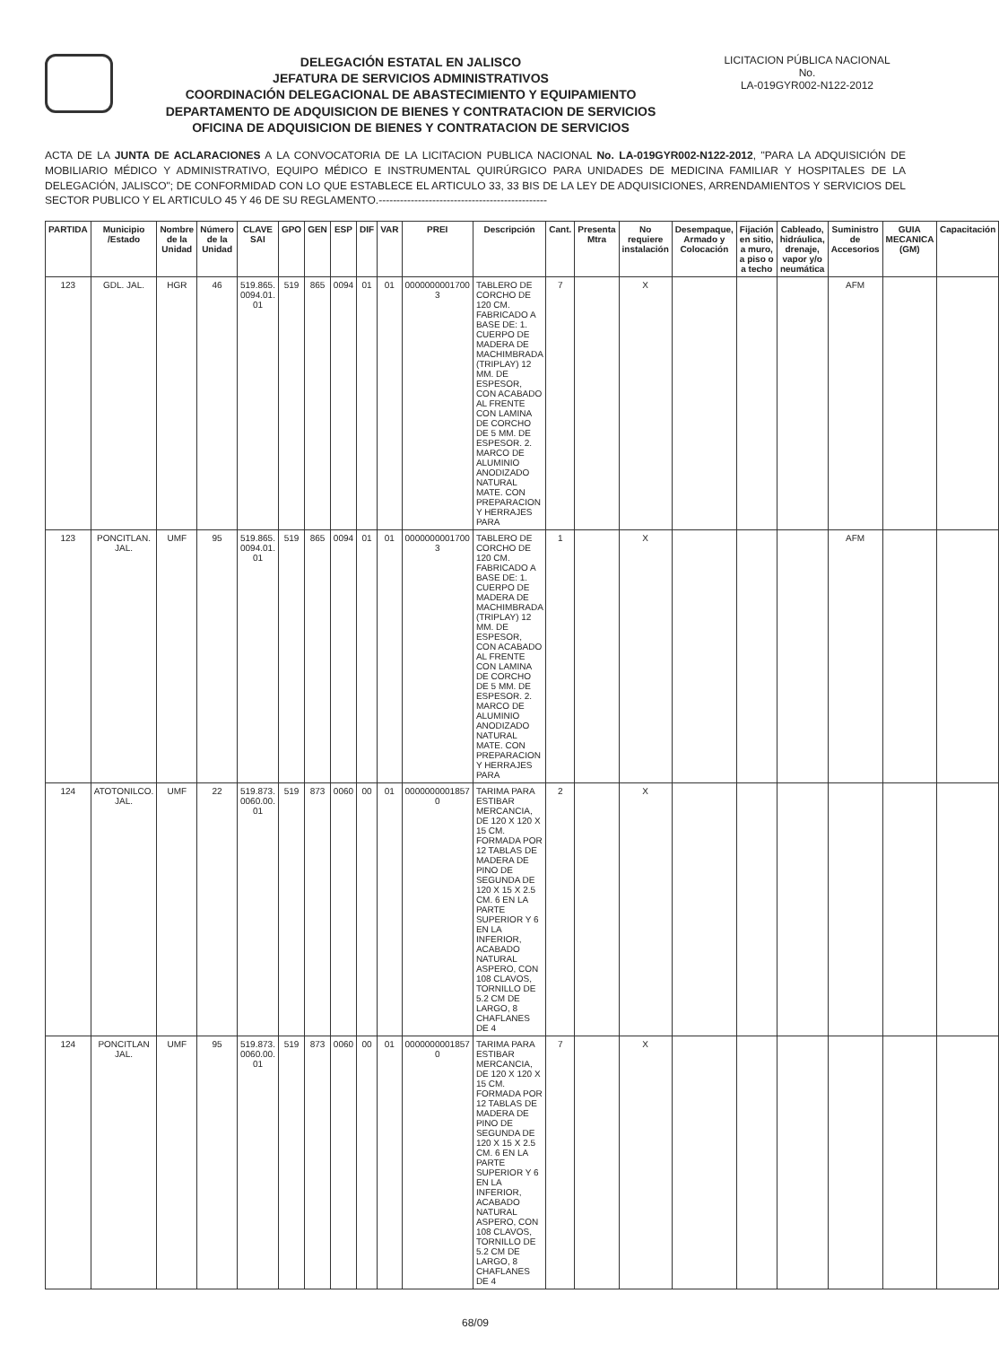DELEGACIÓN ESTATAL EN JALISCO
JEFATURA DE SERVICIOS ADMINISTRATIVOS
COORDINACIÓN DELEGACIONAL DE ABASTECIMIENTO Y EQUIPAMIENTO
DEPARTAMENTO DE ADQUISICION DE BIENES Y CONTRATACION DE SERVICIOS
OFICINA DE ADQUISICION DE BIENES Y CONTRATACION DE SERVICIOS
LICITACION PÚBLICA NACIONAL
No.
LA-019GYR002-N122-2012
ACTA DE LA JUNTA DE ACLARACIONES A LA CONVOCATORIA DE LA LICITACION PUBLICA NACIONAL No. LA-019GYR002-N122-2012, "PARA LA ADQUISICIÓN DE MOBILIARIO MÉDICO Y ADMINISTRATIVO, EQUIPO MÉDICO E INSTRUMENTAL QUIRÚRGICO PARA UNIDADES DE MEDICINA FAMILIAR Y HOSPITALES DE LA DELEGACIÓN, JALISCO"; DE CONFORMIDAD CON LO QUE ESTABLECE EL ARTICULO 33, 33 BIS DE LA LEY DE ADQUISICIONES, ARRENDAMIENTOS Y SERVICIOS DEL SECTOR PUBLICO Y EL ARTICULO 45 Y 46 DE SU REGLAMENTO.-----------------------------------------------
| PARTIDA | Municipio /Estado | Nombre de la Unidad | Número de la Unidad | CLAVE SAI | GPO | GEN | ESP | DIF | VAR | PREI | Descripción | Cant. | Presenta Mtra | No requiere instalación | Desempaque, Armado y Colocación | Fijación en sitio, a muro, a piso o a techo | Cableado, hidráulica, drenaje, vapor y/o neumática | Suministro de Accesorios | GUIA MECANICA (GM) | Capacitación |
| --- | --- | --- | --- | --- | --- | --- | --- | --- | --- | --- | --- | --- | --- | --- | --- | --- | --- | --- | --- | --- |
| 123 | GDL. JAL. | HGR | 46 | 519.865. 0094.01. 01 | 519 | 865 | 0094 | 01 | 01 | 0000000001700 3 | TABLERO DE CORCHO DE 120 CM. FABRICADO A BASE DE: 1. CUERPO DE MADERA DE MACHIMBRADA (TRIPLAY) 12 MM. DE ESPESOR, CON ACABADO AL FRENTE CON LAMINA DE CORCHO DE 5 MM. DE ESPESOR. 2. MARCO DE ALUMINIO ANODIZADO NATURAL MATE. CON PREPARACION Y HERRAJES PARA | 7 | | X | | | | AFM | | |
| 123 | PONCITLAN. JAL. | UMF | 95 | 519.865. 0094.01. 01 | 519 | 865 | 0094 | 01 | 01 | 0000000001700 3 | TABLERO DE CORCHO DE 120 CM. FABRICADO A BASE DE: 1. CUERPO DE MADERA DE MACHIMBRADA (TRIPLAY) 12 MM. DE ESPESOR, CON ACABADO AL FRENTE CON LAMINA DE CORCHO DE 5 MM. DE ESPESOR. 2. MARCO DE ALUMINIO ANODIZADO NATURAL MATE. CON PREPARACION Y HERRAJES PARA | 1 | | X | | | | AFM | | |
| 124 | ATOTONILCO. JAL. | UMF | 22 | 519.873. 0060.00. 01 | 519 | 873 | 0060 | 00 | 01 | 0000000001857 0 | TARIMA PARA ESTIBAR MERCANCIA, DE 120 X 120 X 15 CM. FORMADA POR 12 TABLAS DE MADERA DE PINO DE SEGUNDA DE 120 X 15 X 2.5 CM. 6 EN LA PARTE SUPERIOR Y 6 EN LA INFERIOR, ACABADO NATURAL ASPERO, CON 108 CLAVOS, TORNILLO DE 5.2 CM DE LARGO, 8 CHAFLANES DE 4 | 2 | | X | | | | | | |
| 124 | PONCITLAN JAL. | UMF | 95 | 519.873. 0060.00. 01 | 519 | 873 | 0060 | 00 | 01 | 0000000001857 0 | TARIMA PARA ESTIBAR MERCANCIA, DE 120 X 120 X 15 CM. FORMADA POR 12 TABLAS DE MADERA DE PINO DE SEGUNDA DE 120 X 15 X 2.5 CM. 6 EN LA PARTE SUPERIOR Y 6 EN LA INFERIOR, ACABADO NATURAL ASPERO, CON 108 CLAVOS, TORNILLO DE 5.2 CM DE LARGO, 8 CHAFLANES DE 4 | 7 | | X | | | | | | |
68/09